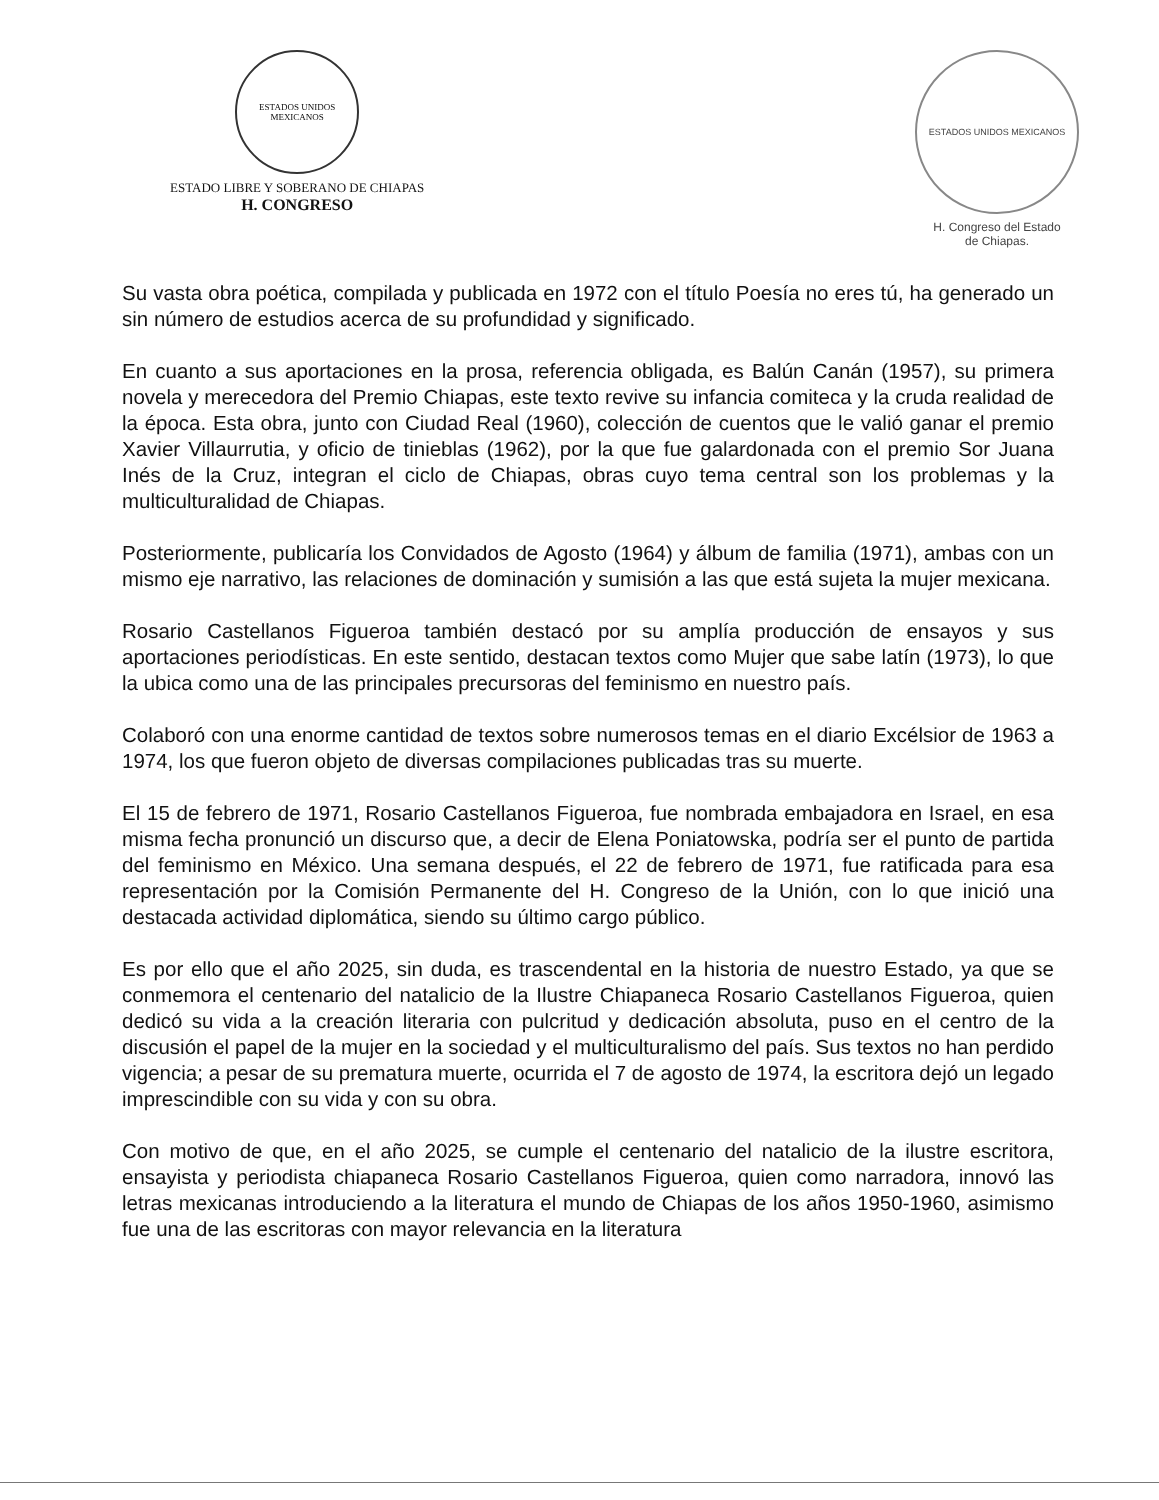ESTADOS UNIDOS MEXICANOS
ESTADO LIBRE Y SOBERANO DE CHIAPAS
H. CONGRESO
ESTADOS UNIDOS MEXICANOS
H. Congreso del Estado
de Chiapas.
Su vasta obra poética, compilada y publicada en 1972 con el título Poesía no eres tú, ha generado un sin número de estudios acerca de su profundidad y significado.
En cuanto a sus aportaciones en la prosa, referencia obligada, es Balún Canán (1957), su primera novela y merecedora del Premio Chiapas, este texto revive su infancia comiteca y la cruda realidad de la época. Esta obra, junto con Ciudad Real (1960), colección de cuentos que le valió ganar el premio Xavier Villaurrutia, y oficio de tinieblas (1962), por la que fue galardonada con el premio Sor Juana Inés de la Cruz, integran el ciclo de Chiapas, obras cuyo tema central son los problemas y la multiculturalidad de Chiapas.
Posteriormente, publicaría los Convidados de Agosto (1964) y álbum de familia (1971), ambas con un mismo eje narrativo, las relaciones de dominación y sumisión a las que está sujeta la mujer mexicana.
Rosario Castellanos Figueroa también destacó por su amplía producción de ensayos y sus aportaciones periodísticas. En este sentido, destacan textos como Mujer que sabe latín (1973), lo que la ubica como una de las principales precursoras del feminismo en nuestro país.
Colaboró con una enorme cantidad de textos sobre numerosos temas en el diario Excélsior de 1963 a 1974, los que fueron objeto de diversas compilaciones publicadas tras su muerte.
El 15 de febrero de 1971, Rosario Castellanos Figueroa, fue nombrada embajadora en Israel, en esa misma fecha pronunció un discurso que, a decir de Elena Poniatowska, podría ser el punto de partida del feminismo en México. Una semana después, el 22 de febrero de 1971, fue ratificada para esa representación por la Comisión Permanente del H. Congreso de la Unión, con lo que inició una destacada actividad diplomática, siendo su último cargo público.
Es por ello que el año 2025, sin duda, es trascendental en la historia de nuestro Estado, ya que se conmemora el centenario del natalicio de la Ilustre Chiapaneca Rosario Castellanos Figueroa, quien dedicó su vida a la creación literaria con pulcritud y dedicación absoluta, puso en el centro de la discusión el papel de la mujer en la sociedad y el multiculturalismo del país. Sus textos no han perdido vigencia; a pesar de su prematura muerte, ocurrida el 7 de agosto de 1974, la escritora dejó un legado imprescindible con su vida y con su obra.
Con motivo de que, en el año 2025, se cumple el centenario del natalicio de la ilustre escritora, ensayista y periodista chiapaneca Rosario Castellanos Figueroa, quien como narradora, innovó las letras mexicanas introduciendo a la literatura el mundo de Chiapas de los años 1950-1960, asimismo fue una de las escritoras con mayor relevancia en la literatura